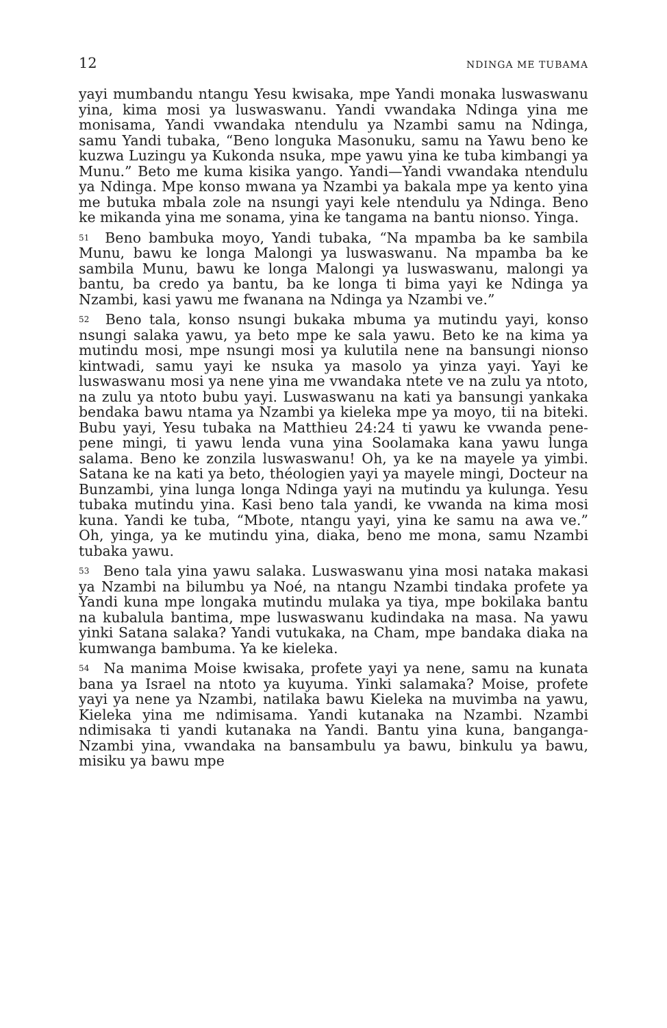12 NDINGA ME TUBAMA
yayi mumbandu ntangu Yesu kwisaka, mpe Yandi monaka luswaswanu yina, kima mosi ya luswaswanu. Yandi vwandaka Ndinga yina me monisama, Yandi vwandaka ntendulu ya Nzambi samu na Ndinga, samu Yandi tubaka, “Beno longuka Masonuku, samu na Yawu beno ke kuzwa Luzingu ya Kukonda nsuka, mpe yawu yina ke tuba kimbangi ya Munu.” Beto me kuma kisika yango. Yandi—Yandi vwandaka ntendulu ya Ndinga. Mpe konso mwana ya Nzambi ya bakala mpe ya kento yina me butuka mbala zole na nsungi yayi kele ntendulu ya Ndinga. Beno ke mikanda yina me sonama, yina ke tangama na bantu nionso. Yinga.
<sup>51</sup> Beno bambuka moyo, Yandi tubaka, “Na mpamba ba ke sambila Munu, bawu ke longa Malongi ya luswaswanu. Na mpamba ba ke sambila Munu, bawu ke longa Malongi ya luswaswanu, malongi ya bantu, ba credo ya bantu, ba ke longa ti bima yayi ke Ndinga ya Nzambi, kasi yawu me fwanana na Ndinga ya Nzambi ve.”
<sup>52</sup> Beno tala, konso nsungi bukaka mbuma ya mutindu yayi, konso nsungi salaka yawu, ya beto mpe ke sala yawu. Beto ke na kima ya mutindu mosi, mpe nsungi mosi ya kulutila nene na bansungi nionso kintwadi, samu yayi ke nsuka ya masolo ya yinza yayi. Yayi ke luswaswanu mosi ya nene yina me vwandaka ntete ve na zulu ya ntoto, na zulu ya ntoto bubu yayi. Luswaswanu na kati ya bansungi yankaka bendaka bawu ntama ya Nzambi ya kieleka mpe ya moyo, tii na biteki. Bubu yayi, Yesu tubaka na Matthieu 24:24 ti yawu ke vwanda pene-pene mingi, ti yawu lenda vuna yina Soolamaka kana yawu lunga salama. Beno ke zonzila luswaswanu! Oh, ya ke na mayele ya yimbi. Satana ke na kati ya beto, théologien yayi ya mayele mingi, Docteur na Bunzambi, yina lunga longa Ndinga yayi na mutindu ya kulunga. Yesu tubaka mutindu yina. Kasi beno tala yandi, ke vwanda na kima mosi kuna. Yandi ke tuba, “Mbote, ntangu yayi, yina ke samu na awa ve.” Oh, yinga, ya ke mutindu yina, diaka, beno me mona, samu Nzambi tubaka yawu.
<sup>53</sup> Beno tala yina yawu salaka. Luswaswanu yina mosi nataka makasi ya Nzambi na bilumbu ya Noé, na ntangu Nzambi tindaka profete ya Yandi kuna mpe longaka mutindu mulaka ya tiya, mpe bokilaka bantu na kubalula bantima, mpe luswaswanu kudindaka na masa. Na yawu yinki Satana salaka? Yandi vutukaka, na Cham, mpe bandaka diaka na kumwanga bambuma. Ya ke kieleka.
<sup>54</sup> Na manima Moise kwisaka, profete yayi ya nene, samu na kunata bana ya Israel na ntoto ya kuyuma. Yinki salamaka? Moise, profete yayi ya nene ya Nzambi, natilaka bawu Kieleka na muvimba na yawu, Kieleka yina me ndimisama. Yandi kutanaka na Nzambi. Nzambi ndimisaka ti yandi kutanaka na Yandi. Bantu yina kuna, banganga-Nzambi yina, vwandaka na bansambulu ya bawu, binkulu ya bawu, misiku ya bawu mpe